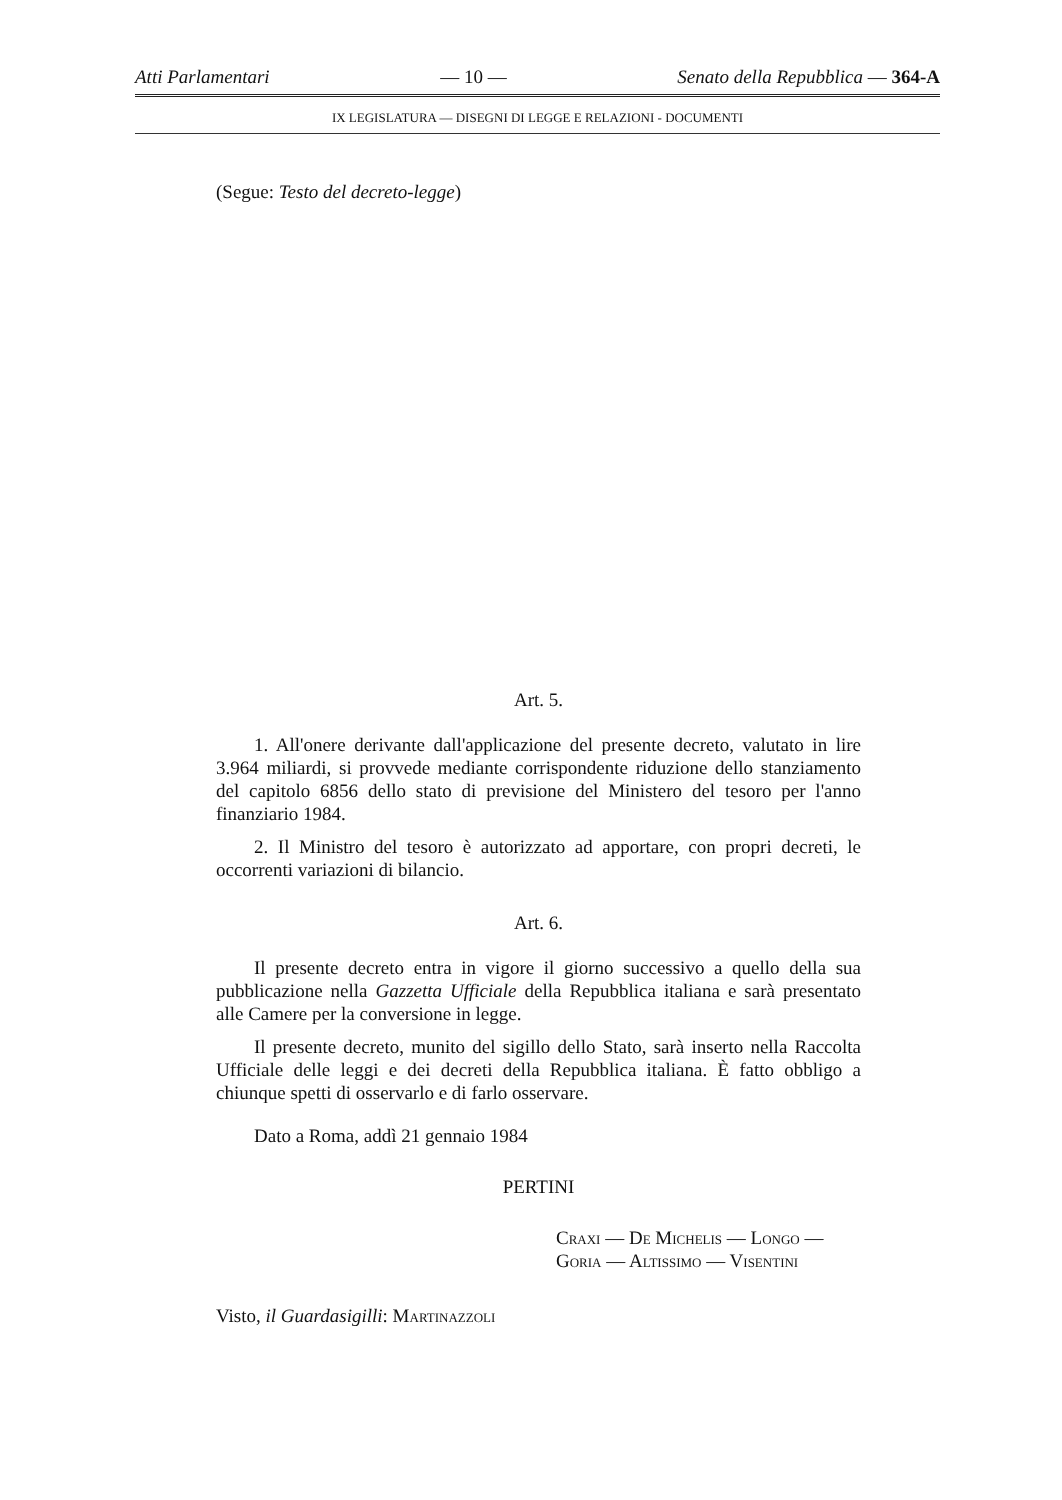Atti Parlamentari — 10 — Senato della Repubblica — 364-A
IX LEGISLATURA — DISEGNI DI LEGGE E RELAZIONI - DOCUMENTI
(Segue: Testo del decreto-legge)
Art. 5.
1. All'onere derivante dall'applicazione del presente decreto, valutato in lire 3.964 miliardi, si provvede mediante corrispondente riduzione dello stanziamento del capitolo 6856 dello stato di previsione del Ministero del tesoro per l'anno finanziario 1984.
2. Il Ministro del tesoro è autorizzato ad apportare, con propri decreti, le occorrenti variazioni di bilancio.
Art. 6.
Il presente decreto entra in vigore il giorno successivo a quello della sua pubblicazione nella Gazzetta Ufficiale della Repubblica italiana e sarà presentato alle Camere per la conversione in legge.
Il presente decreto, munito del sigillo dello Stato, sarà inserto nella Raccolta Ufficiale delle leggi e dei decreti della Repubblica italiana. È fatto obbligo a chiunque spetti di osservarlo e di farlo osservare.
Dato a Roma, addì 21 gennaio 1984
PERTINI
Craxi — De Michelis — Longo —
Goria — Altissimo — Visentini
Visto, il Guardasigilli: Martinazzoli